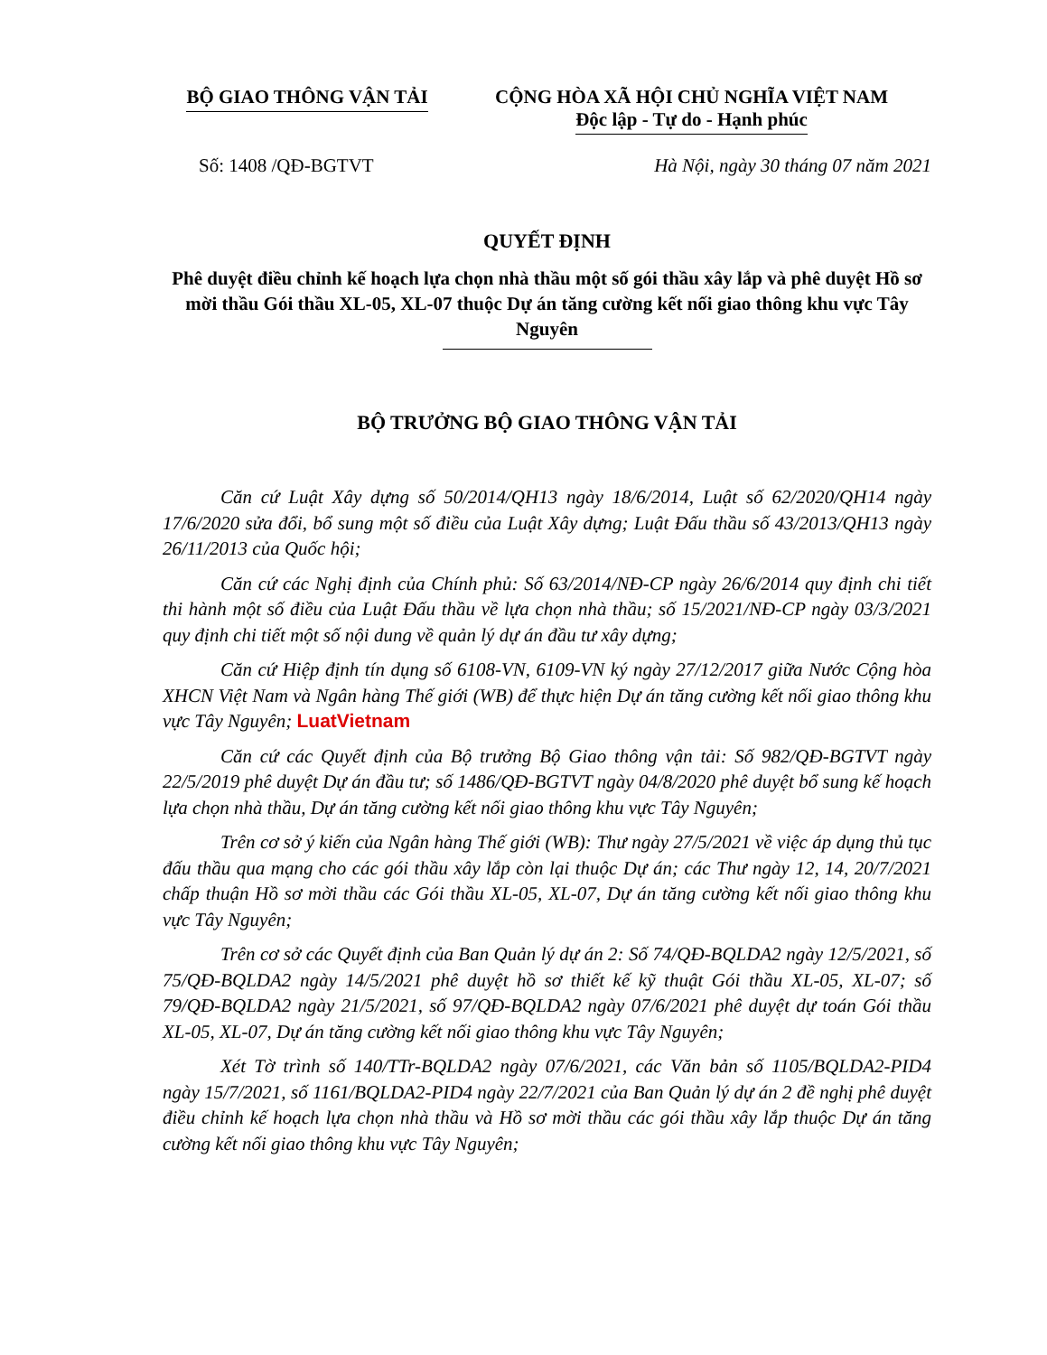BỘ GIAO THÔNG VẬN TẢI CỘNG HÒA XÃ HỘI CHỦ NGHĨA VIỆT NAM
Độc lập - Tự do - Hạnh phúc
Số: 1408 /QĐ-BGTVT Hà Nội, ngày 30 tháng 07 năm 2021
QUYẾT ĐỊNH
Phê duyệt điều chỉnh kế hoạch lựa chọn nhà thầu một số gói thầu xây lắp và phê duyệt Hồ sơ mời thầu Gói thầu XL-05, XL-07 thuộc Dự án tăng cường kết nối giao thông khu vực Tây Nguyên
BỘ TRƯỞNG BỘ GIAO THÔNG VẬN TẢI
Căn cứ Luật Xây dựng số 50/2014/QH13 ngày 18/6/2014, Luật số 62/2020/QH14 ngày 17/6/2020 sửa đổi, bổ sung một số điều của Luật Xây dựng; Luật Đấu thầu số 43/2013/QH13 ngày 26/11/2013 của Quốc hội;
Căn cứ các Nghị định của Chính phủ: Số 63/2014/NĐ-CP ngày 26/6/2014 quy định chi tiết thi hành một số điều của Luật Đấu thầu về lựa chọn nhà thầu; số 15/2021/NĐ-CP ngày 03/3/2021 quy định chi tiết một số nội dung về quản lý dự án đầu tư xây dựng;
Căn cứ Hiệp định tín dụng số 6108-VN, 6109-VN ký ngày 27/12/2017 giữa Nước Cộng hòa XHCN Việt Nam và Ngân hàng Thế giới (WB) để thực hiện Dự án tăng cường kết nối giao thông khu vực Tây Nguyên; LuatVietnam
Căn cứ các Quyết định của Bộ trưởng Bộ Giao thông vận tải: Số 982/QĐ-BGTVT ngày 22/5/2019 phê duyệt Dự án đầu tư; số 1486/QĐ-BGTVT ngày 04/8/2020 phê duyệt bổ sung kế hoạch lựa chọn nhà thầu, Dự án tăng cường kết nối giao thông khu vực Tây Nguyên;
Trên cơ sở ý kiến của Ngân hàng Thế giới (WB): Thư ngày 27/5/2021 về việc áp dụng thủ tục đấu thầu qua mạng cho các gói thầu xây lắp còn lại thuộc Dự án; các Thư ngày 12, 14, 20/7/2021 chấp thuận Hồ sơ mời thầu các Gói thầu XL-05, XL-07, Dự án tăng cường kết nối giao thông khu vực Tây Nguyên;
Trên cơ sở các Quyết định của Ban Quản lý dự án 2: Số 74/QĐ-BQLDA2 ngày 12/5/2021, số 75/QĐ-BQLDA2 ngày 14/5/2021 phê duyệt hồ sơ thiết kế kỹ thuật Gói thầu XL-05, XL-07; số 79/QĐ-BQLDA2 ngày 21/5/2021, số 97/QĐ-BQLDA2 ngày 07/6/2021 phê duyệt dự toán Gói thầu XL-05, XL-07, Dự án tăng cường kết nối giao thông khu vực Tây Nguyên;
Xét Tờ trình số 140/TTr-BQLDA2 ngày 07/6/2021, các Văn bản số 1105/BQLDA2-PID4 ngày 15/7/2021, số 1161/BQLDA2-PID4 ngày 22/7/2021 của Ban Quản lý dự án 2 đề nghị phê duyệt điều chỉnh kế hoạch lựa chọn nhà thầu và Hồ sơ mời thầu các gói thầu xây lắp thuộc Dự án tăng cường kết nối giao thông khu vực Tây Nguyên;